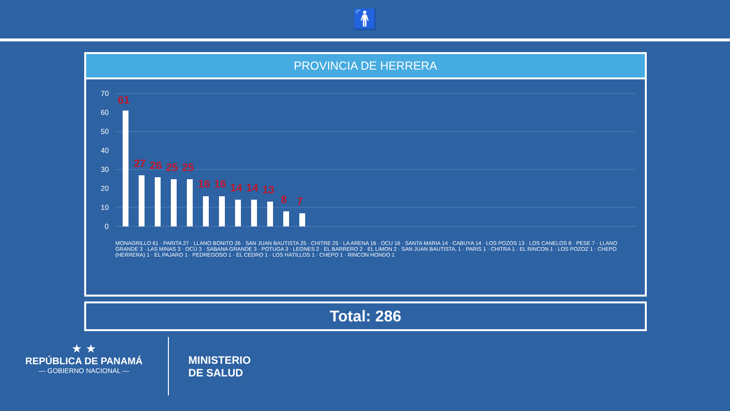🚹
PROVINCIA DE HERRERA
70
60
50
40
30
20
10
0
MONAGRILLO 61 · PARITA 27 · LLANO BONITO 26 · SAN JUAN BAUTISTA 25 · CHITRE 25 · LA ARENA 16 · OCU 16 · SANTA MARIA 14 · CABUYA 14 · LOS POZOS 13 · LOS CANELOS 8 · PESE 7 · LLANO GRANDE 3 · LAS MINAS 3 · OCÚ 3 · SABANA GRANDE 3 · POTUGA 3 · LEONES 2 · EL BARRERO 2 · EL LIMON 2 · SAN JUAN BAUTISTA. 1 · PARIS 1 · CHITRA 1 · EL RINCON 1 · LOS POZOZ 1 · CHEPO (HERRERA) 1 · EL PAJARO 1 · PEDREGOSO 1 · EL CEDRO 1 · LOS HATILLOS 1 · CHEPO 1 · RINCON HONDO 1
61
27
26
25
25
16
16
14
14
13
8
7
Total: 286
★ ★
REPÚBLICA DE PANAMÁ
— GOBIERNO NACIONAL —
MINISTERIO
DE SALUD